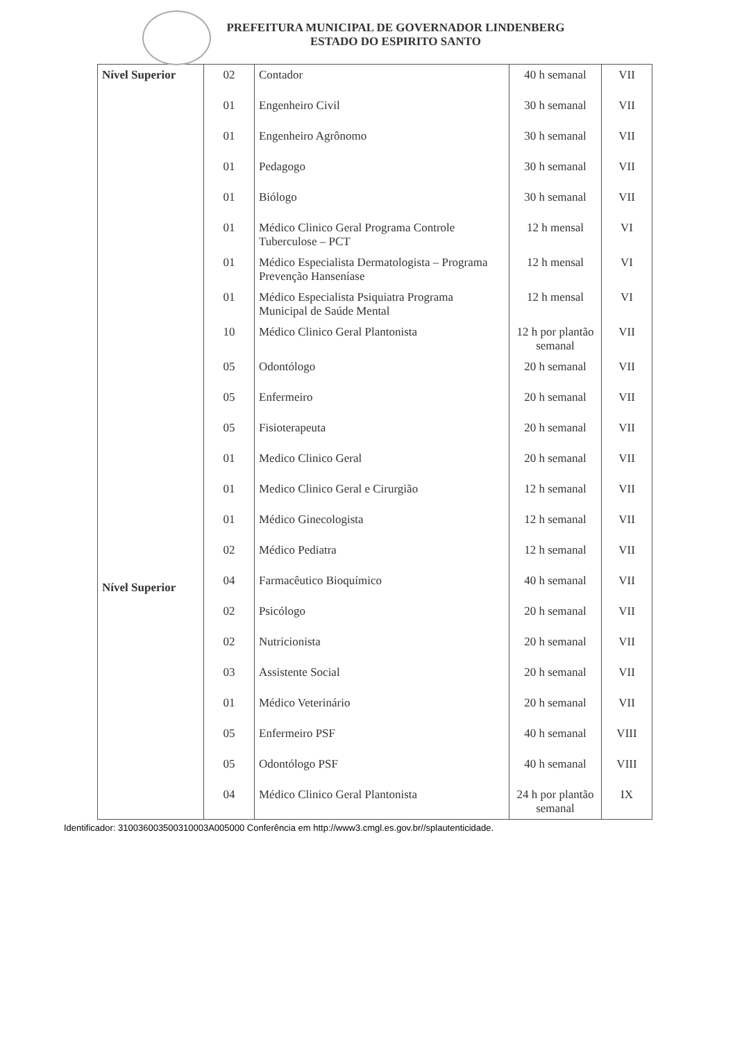PREFEITURA MUNICIPAL DE GOVERNADOR LINDENBERG
ESTADO DO ESPIRITO SANTO
| Nível Superior | 02 | Contador | 40 h semanal | VII |
| | 01 | Engenheiro Civil | 30 h semanal | VII |
| | 01 | Engenheiro Agrônomo | 30 h semanal | VII |
| | 01 | Pedagogo | 30 h semanal | VII |
| | 01 | Biólogo | 30 h semanal | VII |
| | 01 | Médico Clinico Geral Programa Controle Tuberculose – PCT | 12 h mensal | VI |
| | 01 | Médico Especialista Dermatologista – Programa Prevenção Hanseníase | 12 h mensal | VI |
| | 01 | Médico Especialista Psiquiatra Programa Municipal de Saúde Mental | 12 h mensal | VI |
| | 10 | Médico Clinico Geral Plantonista | 12 h por plantão semanal | VII |
| Nível Superior | 05 | Odontólogo | 20 h semanal | VII |
| | 05 | Enfermeiro | 20 h semanal | VII |
| | 05 | Fisioterapeuta | 20 h semanal | VII |
| | 01 | Medico Clinico Geral | 20 h semanal | VII |
| | 01 | Medico Clinico Geral e Cirurgião | 12 h semanal | VII |
| | 01 | Médico Ginecologista | 12 h semanal | VII |
| | 02 | Médico Pediatra | 12 h semanal | VII |
| | 04 | Farmacêutico Bioquímico | 40 h semanal | VII |
| | 02 | Psicólogo | 20 h semanal | VII |
| | 02 | Nutricionista | 20 h semanal | VII |
| | 03 | Assistente Social | 20 h semanal | VII |
| | 01 | Médico Veterinário | 20 h semanal | VII |
| | 05 | Enfermeiro PSF | 40 h semanal | VIII |
| | 05 | Odontólogo PSF | 40 h semanal | VIII |
| | 04 | Médico Clinico Geral Plantonista | 24 h por plantão semanal | IX |
Identificador: 310036003500310003A005000 Conferência em http://www3.cmgl.es.gov.br//splautenticidade.